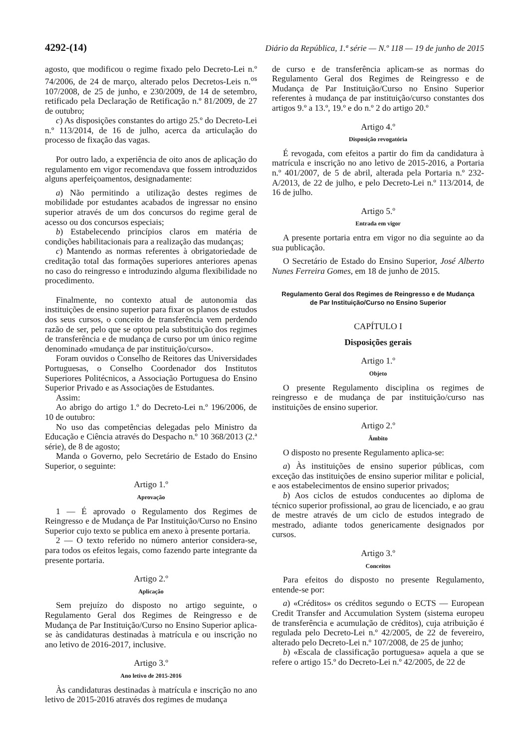4292-(14) Diário da República, 1.ª série — N.º 118 — 19 de junho de 2015
agosto, que modificou o regime fixado pelo Decreto-Lei n.º 74/2006, de 24 de março, alterado pelos Decretos-Leis n.<sup>os</sup> 107/2008, de 25 de junho, e 230/2009, de 14 de setembro, retificado pela Declaração de Retificação n.º 81/2009, de 27 de outubro;
c) As disposições constantes do artigo 25.º do Decreto-Lei n.º 113/2014, de 16 de julho, acerca da articulação do processo de fixação das vagas.
Por outro lado, a experiência de oito anos de aplicação do regulamento em vigor recomendava que fossem introduzidos alguns aperfeiçoamentos, designadamente:
a) Não permitindo a utilização destes regimes de mobilidade por estudantes acabados de ingressar no ensino superior através de um dos concursos do regime geral de acesso ou dos concursos especiais;
b) Estabelecendo princípios claros em matéria de condições habilitacionais para a realização das mudanças;
c) Mantendo as normas referentes à obrigatoriedade de creditação total das formações superiores anteriores apenas no caso do reingresso e introduzindo alguma flexibilidade no procedimento.
Finalmente, no contexto atual de autonomia das instituições de ensino superior para fixar os planos de estudos dos seus cursos, o conceito de transferência vem perdendo razão de ser, pelo que se optou pela substituição dos regimes de transferência e de mudança de curso por um único regime denominado «mudança de par instituição/curso».
Foram ouvidos o Conselho de Reitores das Universidades Portuguesas, o Conselho Coordenador dos Institutos Superiores Politécnicos, a Associação Portuguesa do Ensino Superior Privado e as Associações de Estudantes.
Assim:
Ao abrigo do artigo 1.º do Decreto-Lei n.º 196/2006, de 10 de outubro:
No uso das competências delegadas pelo Ministro da Educação e Ciência através do Despacho n.º 10 368/2013 (2.ª série), de 8 de agosto;
Manda o Governo, pelo Secretário de Estado do Ensino Superior, o seguinte:
Artigo 1.º
Aprovação
1 — É aprovado o Regulamento dos Regimes de Reingresso e de Mudança de Par Instituição/Curso no Ensino Superior cujo texto se publica em anexo à presente portaria.
2 — O texto referido no número anterior considera-se, para todos os efeitos legais, como fazendo parte integrante da presente portaria.
Artigo 2.º
Aplicação
Sem prejuízo do disposto no artigo seguinte, o Regulamento Geral dos Regimes de Reingresso e de Mudança de Par Instituição/Curso no Ensino Superior aplica-se às candidaturas destinadas à matrícula e ou inscrição no ano letivo de 2016-2017, inclusive.
Artigo 3.º
Ano letivo de 2015-2016
Às candidaturas destinadas à matrícula e inscrição no ano letivo de 2015-2016 através dos regimes de mudança
de curso e de transferência aplicam-se as normas do Regulamento Geral dos Regimes de Reingresso e de Mudança de Par Instituição/Curso no Ensino Superior referentes à mudança de par instituição/curso constantes dos artigos 9.º a 13.º, 19.º e do n.º 2 do artigo 20.º
Artigo 4.º
Disposição revogatória
É revogada, com efeitos a partir do fim da candidatura à matrícula e inscrição no ano letivo de 2015-2016, a Portaria n.º 401/2007, de 5 de abril, alterada pela Portaria n.º 232-A/2013, de 22 de julho, e pelo Decreto-Lei n.º 113/2014, de 16 de julho.
Artigo 5.º
Entrada em vigor
A presente portaria entra em vigor no dia seguinte ao da sua publicação.
O Secretário de Estado do Ensino Superior, José Alberto Nunes Ferreira Gomes, em 18 de junho de 2015.
Regulamento Geral dos Regimes de Reingresso e de Mudança
de Par Instituição/Curso no Ensino Superior
CAPÍTULO I
Disposições gerais
Artigo 1.º
Objeto
O presente Regulamento disciplina os regimes de reingresso e de mudança de par instituição/curso nas instituições de ensino superior.
Artigo 2.º
Âmbito
O disposto no presente Regulamento aplica-se:
a) Às instituições de ensino superior públicas, com exceção das instituições de ensino superior militar e policial, e aos estabelecimentos de ensino superior privados;
b) Aos ciclos de estudos conducentes ao diploma de técnico superior profissional, ao grau de licenciado, e ao grau de mestre através de um ciclo de estudos integrado de mestrado, adiante todos genericamente designados por cursos.
Artigo 3.º
Conceitos
Para efeitos do disposto no presente Regulamento, entende-se por:
a) «Créditos» os créditos segundo o ECTS — European Credit Transfer and Accumulation System (sistema europeu de transferência e acumulação de créditos), cuja atribuição é regulada pelo Decreto-Lei n.º 42/2005, de 22 de fevereiro, alterado pelo Decreto-Lei n.º 107/2008, de 25 de junho;
b) «Escala de classificação portuguesa» aquela a que se refere o artigo 15.º do Decreto-Lei n.º 42/2005, de 22 de